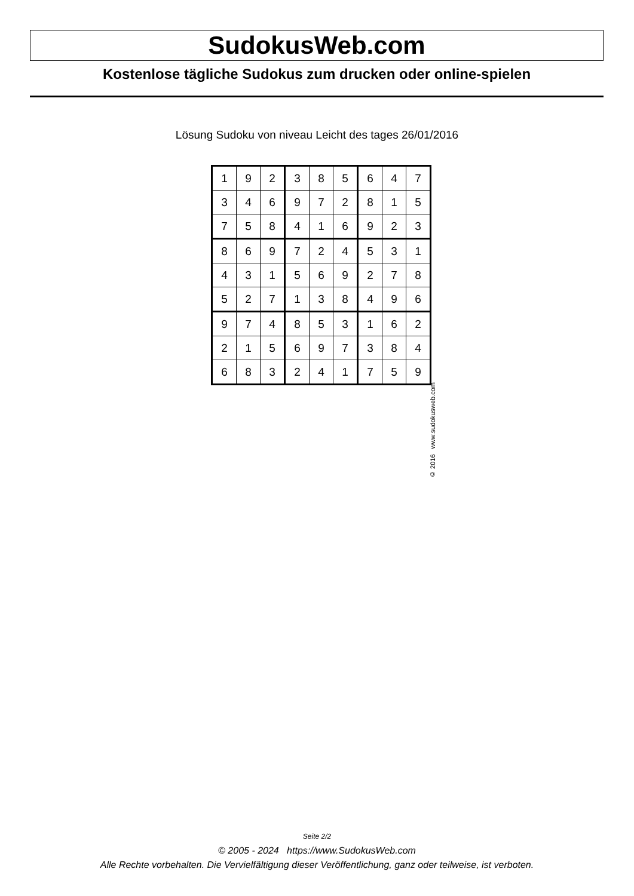SudokusWeb.com
Kostenlose tägliche Sudokus zum drucken oder online-spielen
Lösung Sudoku von niveau Leicht des tages 26/01/2016
| 1 | 9 | 2 | 3 | 8 | 5 | 6 | 4 | 7 |
| 3 | 4 | 6 | 9 | 7 | 2 | 8 | 1 | 5 |
| 7 | 5 | 8 | 4 | 1 | 6 | 9 | 2 | 3 |
| 8 | 6 | 9 | 7 | 2 | 4 | 5 | 3 | 1 |
| 4 | 3 | 1 | 5 | 6 | 9 | 2 | 7 | 8 |
| 5 | 2 | 7 | 1 | 3 | 8 | 4 | 9 | 6 |
| 9 | 7 | 4 | 8 | 5 | 3 | 1 | 6 | 2 |
| 2 | 1 | 5 | 6 | 9 | 7 | 3 | 8 | 4 |
| 6 | 8 | 3 | 2 | 4 | 1 | 7 | 5 | 9 |
© 2016 www.sudokusweb.com
Seite 2/2
© 2005 - 2024 https://www.SudokusWeb.com
Alle Rechte vorbehalten. Die Vervielfältigung dieser Veröffentlichung, ganz oder teilweise, ist verboten.